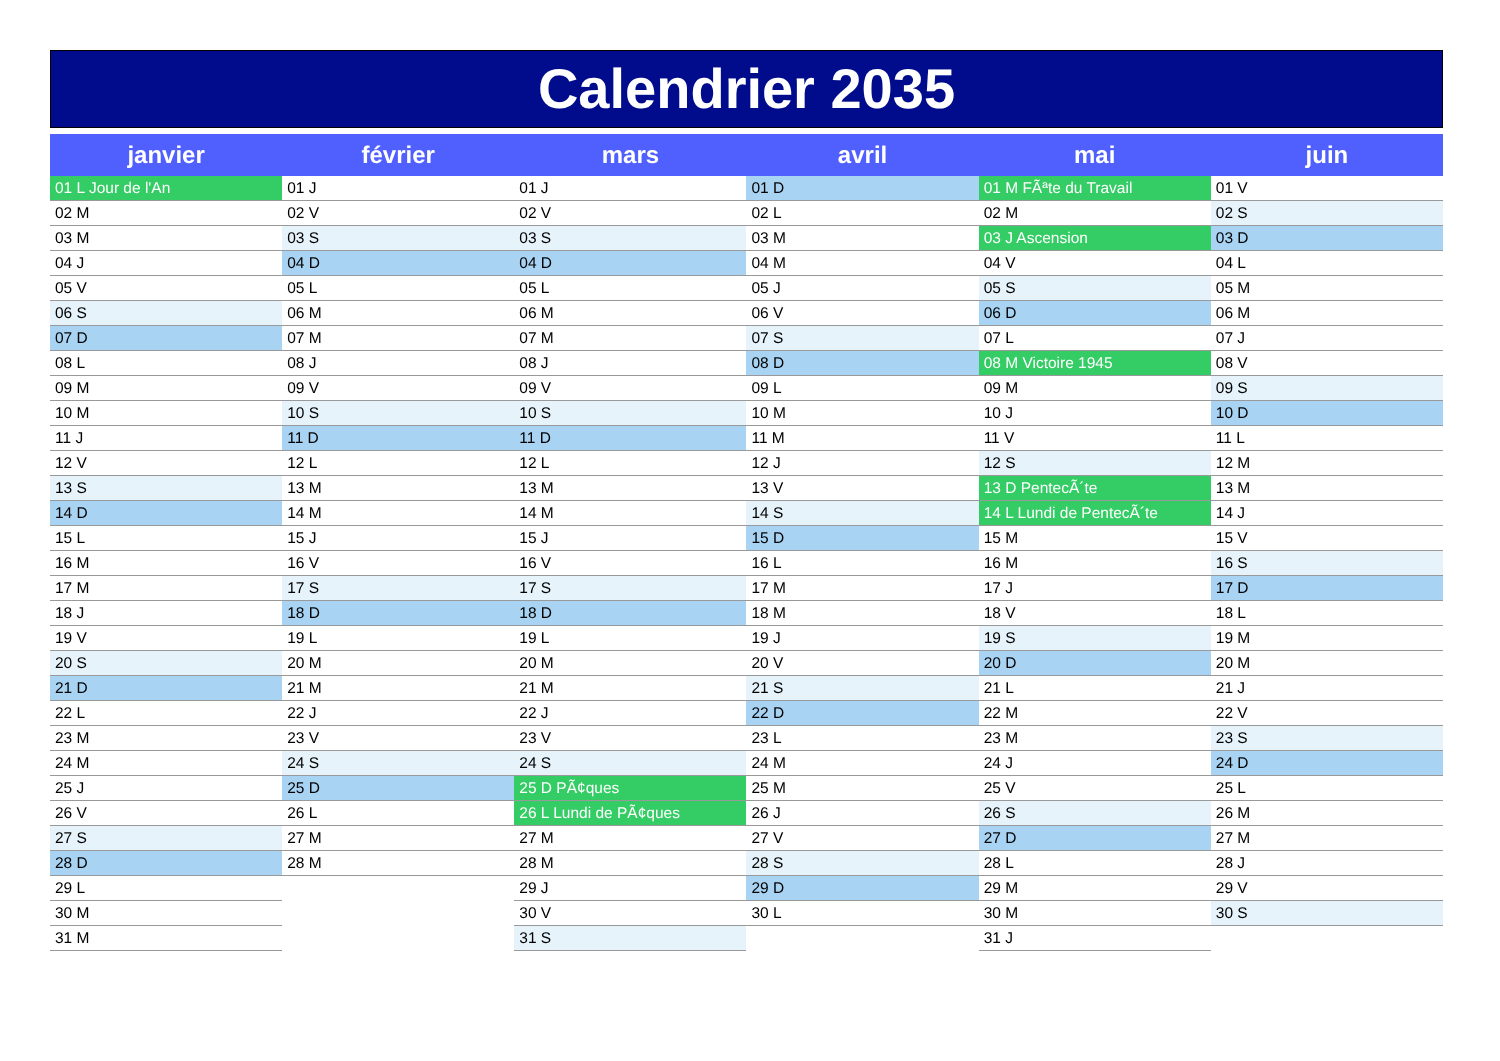Calendrier 2035
| janvier | février | mars | avril | mai | juin |
| --- | --- | --- | --- | --- | --- |
| 01 L Jour de l'An | 01 J | 01 J | 01 D | 01 M FÃªte du Travail | 01 V |
| 02 M | 02 V | 02 V | 02 L | 02 M | 02 S |
| 03 M | 03 S | 03 S | 03 M | 03 J Ascension | 03 D |
| 04 J | 04 D | 04 D | 04 M | 04 V | 04 L |
| 05 V | 05 L | 05 L | 05 J | 05 S | 05 M |
| 06 S | 06 M | 06 M | 06 V | 06 D | 06 M |
| 07 D | 07 M | 07 M | 07 S | 07 L | 07 J |
| 08 L | 08 J | 08 J | 08 D | 08 M Victoire 1945 | 08 V |
| 09 M | 09 V | 09 V | 09 L | 09 M | 09 S |
| 10 M | 10 S | 10 S | 10 M | 10 J | 10 D |
| 11 J | 11 D | 11 D | 11 M | 11 V | 11 L |
| 12 V | 12 L | 12 L | 12 J | 12 S | 12 M |
| 13 S | 13 M | 13 M | 13 V | 13 D PentecÃ´te | 13 M |
| 14 D | 14 M | 14 M | 14 S | 14 L Lundi de PentecÃ´te | 14 J |
| 15 L | 15 J | 15 J | 15 D | 15 M | 15 V |
| 16 M | 16 V | 16 V | 16 L | 16 M | 16 S |
| 17 M | 17 S | 17 S | 17 M | 17 J | 17 D |
| 18 J | 18 D | 18 D | 18 M | 18 V | 18 L |
| 19 V | 19 L | 19 L | 19 J | 19 S | 19 M |
| 20 S | 20 M | 20 M | 20 V | 20 D | 20 M |
| 21 D | 21 M | 21 M | 21 S | 21 L | 21 J |
| 22 L | 22 J | 22 J | 22 D | 22 M | 22 V |
| 23 M | 23 V | 23 V | 23 L | 23 M | 23 S |
| 24 M | 24 S | 24 S | 24 M | 24 J | 24 D |
| 25 J | 25 D | 25 D PÃ¢ques | 25 M | 25 V | 25 L |
| 26 V | 26 L | 26 L Lundi de PÃ¢ques | 26 J | 26 S | 26 M |
| 27 S | 27 M | 27 M | 27 V | 27 D | 27 M |
| 28 D | 28 M | 28 M | 28 S | 28 L | 28 J |
| 29 L | | 29 J | 29 D | 29 M | 29 V |
| 30 M | | 30 V | 30 L | 30 M | 30 S |
| 31 M | | 31 S | | 31 J | |